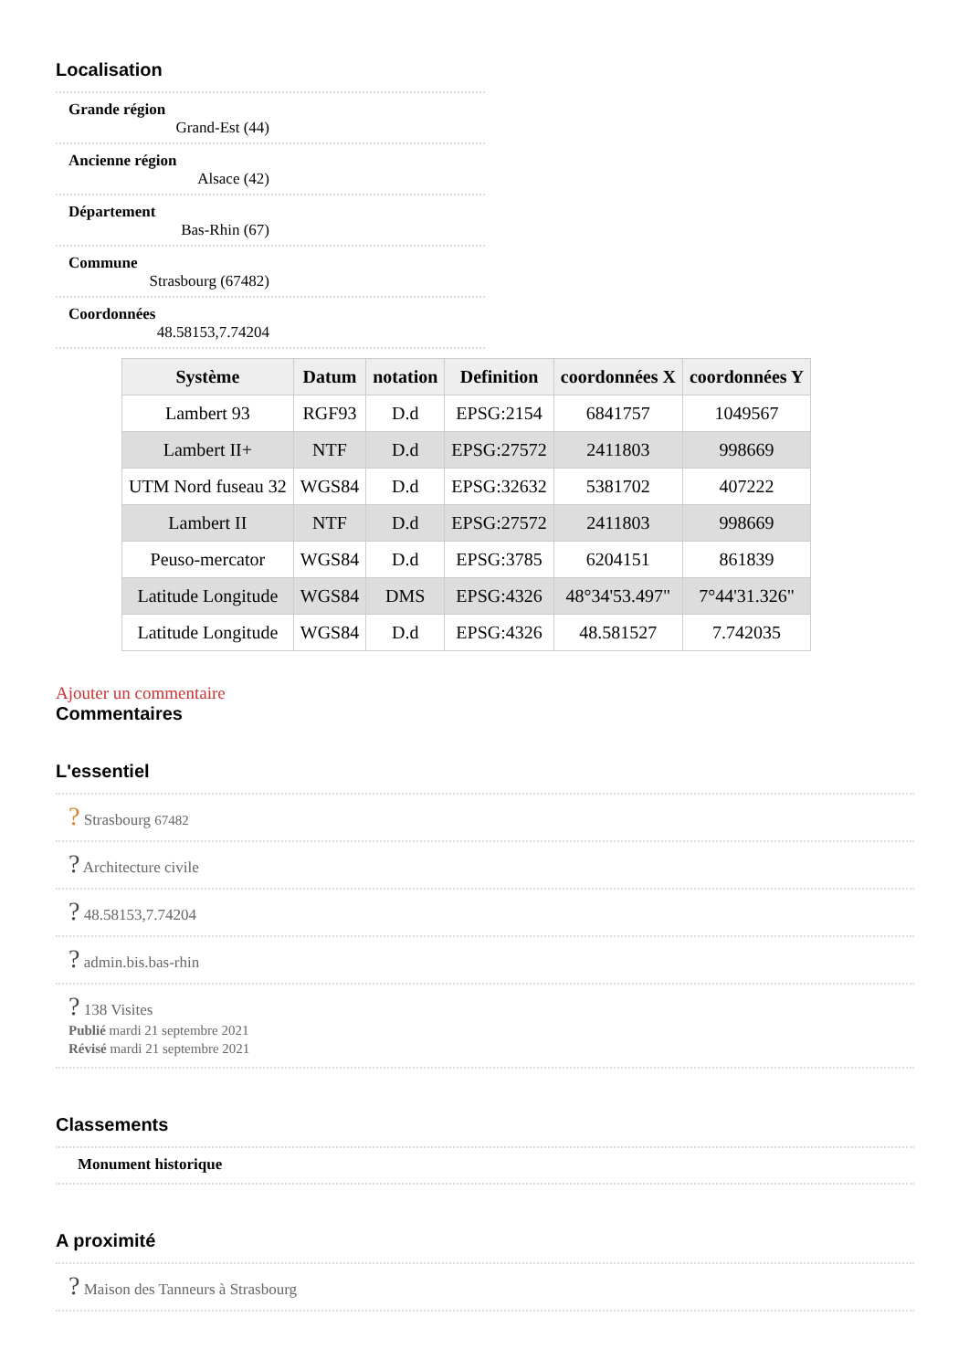Localisation
Grande région
Grand-Est (44)
Ancienne région
Alsace (42)
Département
Bas-Rhin (67)
Commune
Strasbourg (67482)
Coordonnées
48.58153,7.74204
| Système | Datum | notation | Definition | coordonnées X | coordonnées Y |
| --- | --- | --- | --- | --- | --- |
| Lambert 93 | RGF93 | D.d | EPSG:2154 | 6841757 | 1049567 |
| Lambert II+ | NTF | D.d | EPSG:27572 | 2411803 | 998669 |
| UTM Nord fuseau 32 | WGS84 | D.d | EPSG:32632 | 5381702 | 407222 |
| Lambert II | NTF | D.d | EPSG:27572 | 2411803 | 998669 |
| Peuso-mercator | WGS84 | D.d | EPSG:3785 | 6204151 | 861839 |
| Latitude Longitude | WGS84 | DMS | EPSG:4326 | 48°34'53.497" | 7°44'31.326" |
| Latitude Longitude | WGS84 | D.d | EPSG:4326 | 48.581527 | 7.742035 |
Ajouter un commentaire
Commentaires
L'essentiel
? Strasbourg 67482
? Architecture civile
? 48.58153,7.74204
? admin.bis.bas-rhin
? 138 Visites
Publié mardi 21 septembre 2021
Révisé mardi 21 septembre 2021
Classements
Monument historique
A proximité
? Maison des Tanneurs à Strasbourg